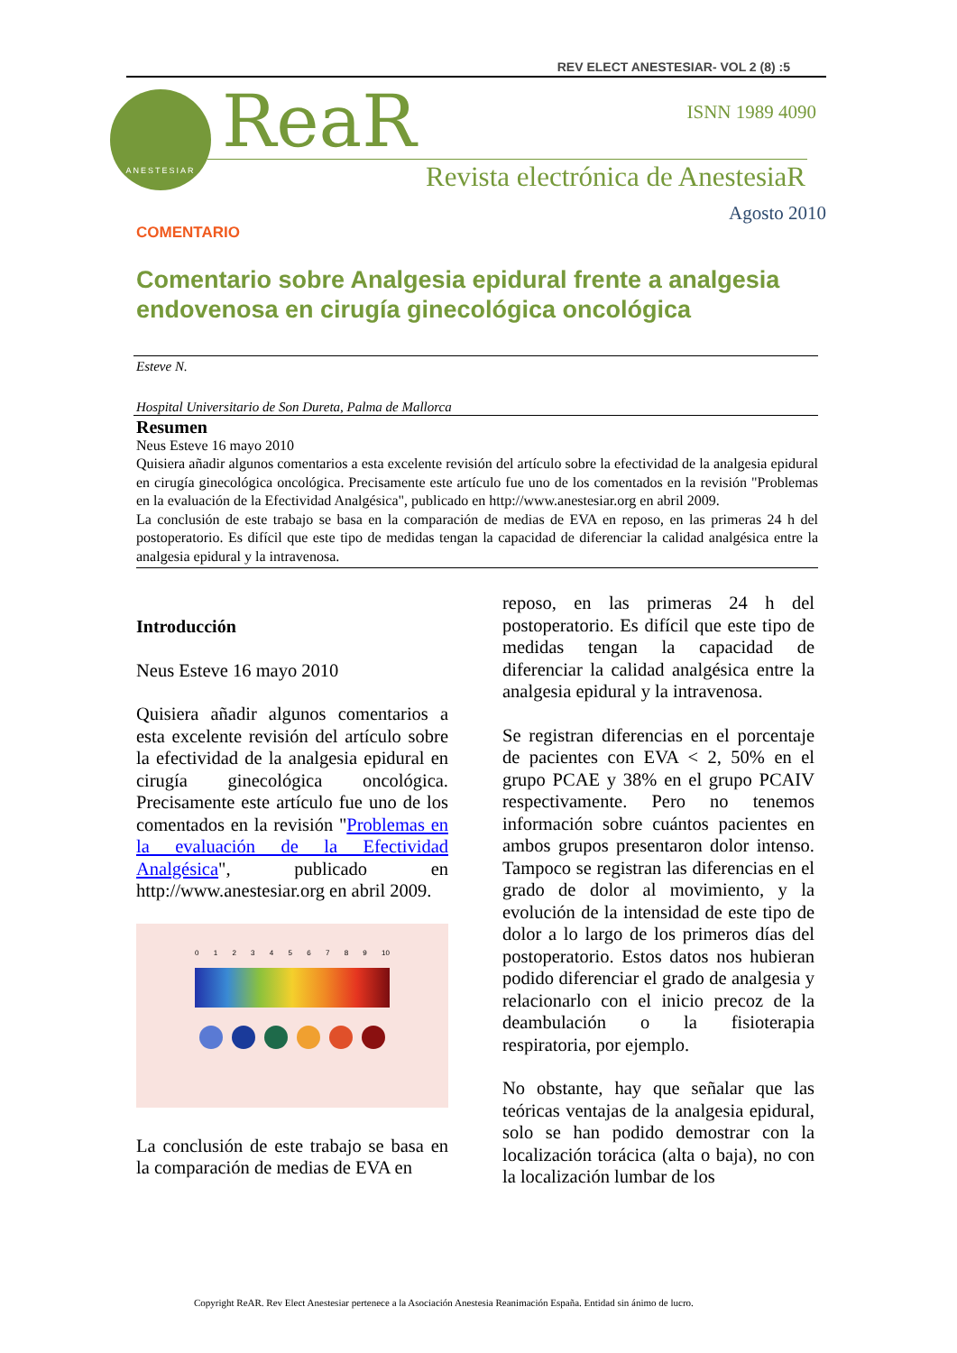REV ELECT ANESTESIAR- VOL 2 (8) :5
ANESTESIAR ReaR ISNN 1989 4090
Revista electrónica de AnestesiaR
Agosto 2010
COMENTARIO
Comentario sobre Analgesia epidural frente a analgesia endovenosa en cirugía ginecológica oncológica
Esteve N.
Hospital Universitario de Son Dureta, Palma de Mallorca
Resumen
Neus Esteve 16 mayo 2010
Quisiera añadir algunos comentarios a esta excelente revisión del artículo sobre la efectividad de la analgesia epidural en cirugía ginecológica oncológica. Precisamente este artículo fue uno de los comentados en la revisión "Problemas en la evaluación de la Efectividad Analgésica", publicado en http://www.anestesiar.org en abril 2009.
La conclusión de este trabajo se basa en la comparación de medias de EVA en reposo, en las primeras 24 h del postoperatorio. Es difícil que este tipo de medidas tengan la capacidad de diferenciar la calidad analgésica entre la analgesia epidural y la intravenosa.
Introducción
Neus Esteve 16 mayo 2010
Quisiera añadir algunos comentarios a esta excelente revisión del artículo sobre la efectividad de la analgesia epidural en cirugía ginecológica oncológica. Precisamente este artículo fue uno de los comentados en la revisión "Problemas en la evaluación de la Efectividad Analgésica", publicado en http://www.anestesiar.org en abril 2009.
0 1 2 3 4 5 6 7 8 9 10
La conclusión de este trabajo se basa en la comparación de medias de EVA en
reposo, en las primeras 24 h del postoperatorio. Es difícil que este tipo de medidas tengan la capacidad de diferenciar la calidad analgésica entre la analgesia epidural y la intravenosa.
Se registran diferencias en el porcentaje de pacientes con EVA < 2, 50% en el grupo PCAE y 38% en el grupo PCAIV respectivamente. Pero no tenemos información sobre cuántos pacientes en ambos grupos presentaron dolor intenso. Tampoco se registran las diferencias en el grado de dolor al movimiento, y la evolución de la intensidad de este tipo de dolor a lo largo de los primeros días del postoperatorio. Estos datos nos hubieran podido diferenciar el grado de analgesia y relacionarlo con el inicio precoz de la deambulación o la fisioterapia respiratoria, por ejemplo.
No obstante, hay que señalar que las teóricas ventajas de la analgesia epidural, solo se han podido demostrar con la localización torácica (alta o baja), no con la localización lumbar de los
Copyright ReAR. Rev Elect Anestesiar pertenece a la Asociación Anestesia Reanimación España. Entidad sin ánimo de lucro.